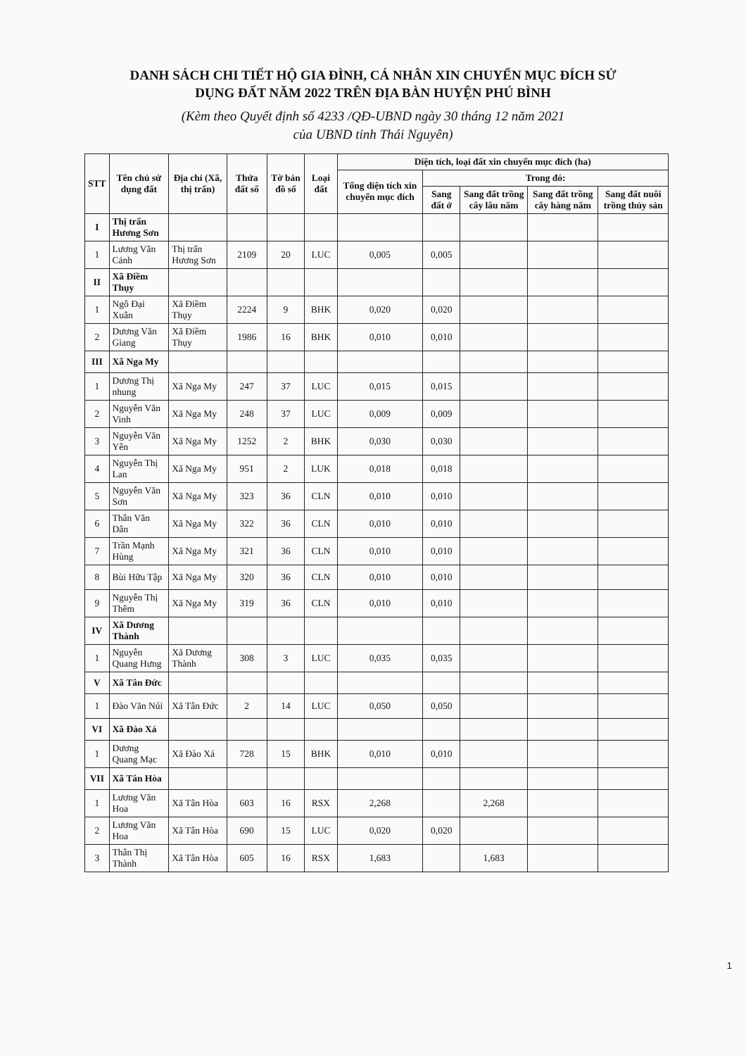DANH SÁCH CHI TIẾT HỘ GIA ĐÌNH, CÁ NHÂN XIN CHUYỂN MỤC ĐÍCH SỬ
DỤNG ĐẤT NĂM 2022 TRÊN ĐỊA BÀN HUYỆN PHÚ BÌNH
(Kèm theo Quyết định số 4233 /QĐ-UBND ngày 30 tháng 12 năm 2021
của UBND tỉnh Thái Nguyên)
| STT | Tên chủ sử dụng đất | Địa chỉ (Xã, thị trấn) | Thửa đất số | Tờ bản đồ số | Loại đất | Diện tích, loại đất xin chuyển mục đích (ha) | | | | |
| --- | --- | --- | --- | --- | --- | --- | --- | --- | --- | --- |
| | | | | | | Tổng diện tích xin chuyển mục đích | Trong đó: | | | |
| | | | | | | | Sang đất ở | Sang đất trồng cây lâu năm | Sang đất trồng cây hàng năm | Sang đất nuôi trồng thủy sản |
| I | Thị trấn Hương Sơn | | | | | | | | | |
| 1 | Lương Văn Cảnh | Thị trấn Hương Sơn | 2109 | 20 | LUC | 0,005 | 0,005 | | | |
| II | Xã Điềm Thụy | | | | | | | | | |
| 1 | Ngô Đại Xuân | Xã Điềm Thụy | 2224 | 9 | BHK | 0,020 | 0,020 | | | |
| 2 | Dương Văn Giang | Xã Điềm Thụy | 1986 | 16 | BHK | 0,010 | 0,010 | | | |
| III | Xã Nga My | | | | | | | | | |
| 1 | Dương Thị nhung | Xã Nga My | 247 | 37 | LUC | 0,015 | 0,015 | | | |
| 2 | Nguyễn Văn Vinh | Xã Nga My | 248 | 37 | LUC | 0,009 | 0,009 | | | |
| 3 | Nguyễn Văn Yên | Xã Nga My | 1252 | 2 | BHK | 0,030 | 0,030 | | | |
| 4 | Nguyễn Thị Lan | Xã Nga My | 951 | 2 | LUK | 0,018 | 0,018 | | | |
| 5 | Nguyễn Văn Sơn | Xã Nga My | 323 | 36 | CLN | 0,010 | 0,010 | | | |
| 6 | Thân Văn Dân | Xã Nga My | 322 | 36 | CLN | 0,010 | 0,010 | | | |
| 7 | Trần Mạnh Hùng | Xã Nga My | 321 | 36 | CLN | 0,010 | 0,010 | | | |
| 8 | Bùi Hữu Tập | Xã Nga My | 320 | 36 | CLN | 0,010 | 0,010 | | | |
| 9 | Nguyễn Thị Thêm | Xã Nga My | 319 | 36 | CLN | 0,010 | 0,010 | | | |
| IV | Xã Dương Thành | | | | | | | | | |
| 1 | Nguyễn Quang Hưng | Xã Dương Thành | 308 | 3 | LUC | 0,035 | 0,035 | | | |
| V | Xã Tân Đức | | | | | | | | | |
| 1 | Đào Văn Núi | Xã Tân Đức | 2 | 14 | LUC | 0,050 | 0,050 | | | |
| VI | Xã Đào Xá | | | | | | | | | |
| 1 | Dương Quang Mạc | Xã Đào Xá | 728 | 15 | BHK | 0,010 | 0,010 | | | |
| VII | Xã Tân Hòa | | | | | | | | | |
| 1 | Lương Văn Hoa | Xã Tân Hòa | 603 | 16 | RSX | 2,268 | | 2,268 | | |
| 2 | Lương Văn Hoa | Xã Tân Hòa | 690 | 15 | LUC | 0,020 | 0,020 | | | |
| 3 | Thân Thị Thành | Xã Tân Hòa | 605 | 16 | RSX | 1,683 | | 1,683 | | |
1